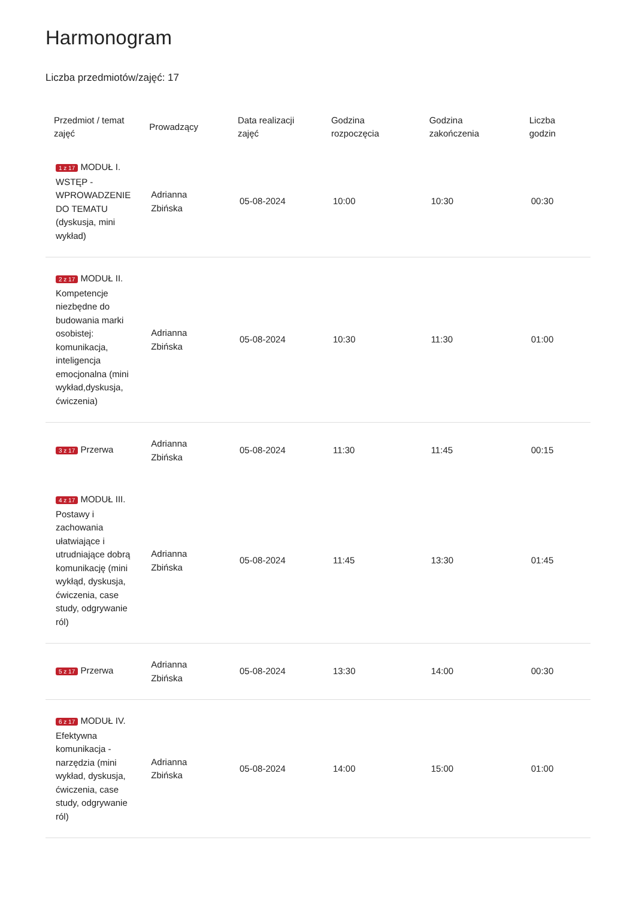Harmonogram
Liczba przedmiotów/zajęć: 17
| Przedmiot / temat zajęć | Prowadzący | Data realizacji zajęć | Godzina rozpoczęcia | Godzina zakończenia | Liczba godzin |
| --- | --- | --- | --- | --- | --- |
| 1 z 17 MODUŁ I. WSTĘP - WPROWADZENIE DO TEMATU (dyskusja, mini wykład) | Adrianna Zbińska | 05-08-2024 | 10:00 | 10:30 | 00:30 |
| 2 z 17 MODUŁ II. Kompetencje niezbędne do budowania marki osobistej: komunikacja, inteligencja emocjonalna (mini wykład,dyskusja, ćwiczenia) | Adrianna Zbińska | 05-08-2024 | 10:30 | 11:30 | 01:00 |
| 3 z 17 Przerwa | Adrianna Zbińska | 05-08-2024 | 11:30 | 11:45 | 00:15 |
| 4 z 17 MODUŁ III. Postawy i zachowania ułatwiające i utrudniające dobrą komunikację (mini wykłąd, dyskusja, ćwiczenia, case study, odgrywanie ról) | Adrianna Zbińska | 05-08-2024 | 11:45 | 13:30 | 01:45 |
| 5 z 17 Przerwa | Adrianna Zbińska | 05-08-2024 | 13:30 | 14:00 | 00:30 |
| 6 z 17 MODUŁ IV. Efektywna komunikacja - narzędzia (mini wykład, dyskusja, ćwiczenia, case study, odgrywanie ról) | Adrianna Zbińska | 05-08-2024 | 14:00 | 15:00 | 01:00 |